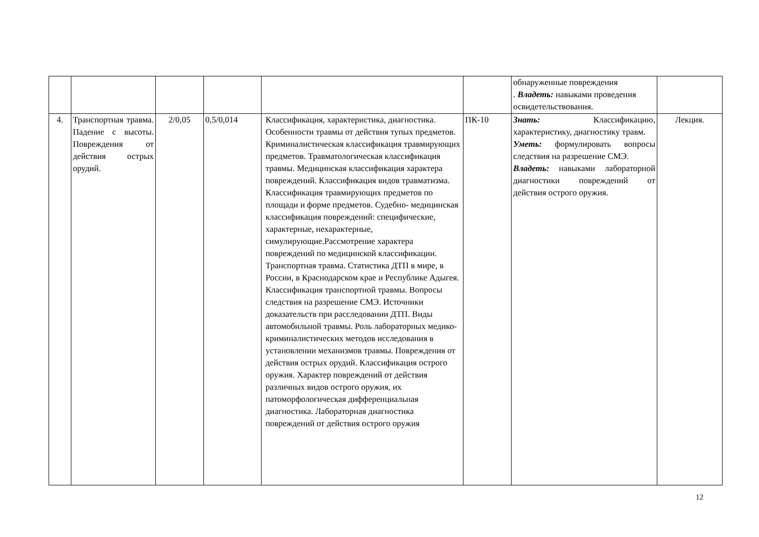| | | | | | | обнаруженные повреждения . Владеть: навыками проведения освидетельствования. | |
| 4. | Транспортная травма. Падение с высоты. Повреждения от действия острых орудий. | 2/0,05 | 0,5/0,014 | Классификация, характеристика, диагностика. Особенности травмы от действия тупых предметов. Криминалистическая классификация травмирующих предметов. Травматологическая классификация травмы. Медицинская классификация характера повреждений. Классификация видов травматизма. Классификация травмирующих предметов по площади и форме предметов. Судебно- медицинская классификация повреждений: специфические, характерные, нехарактерные, симулирующие.Рассмотрение характера повреждений по медицинской классификации. Транспортная травма. Статистика ДТП в мире, в России, в Краснодарском крае и Республике Адыгея. Классификация транспортной травмы. Вопросы следствия на разрешение СМЭ. Источники доказательств при расследовании ДТП. Виды автомобильной травмы. Роль лабораторных медико-криминалистических методов исследования в установлении механизмов травмы. Повреждения от действия острых орудий. Классификация острого оружия. Характер повреждений от действия различных видов острого оружия, их патоморфологическая дифференциальная диагностика. Лабораторная диагностика повреждений от действия острого оружия | ПК-10 | Знать: Классификацию, характеристику, диагностику травм. Уметь: формулировать вопросы следствия на разрешение СМЭ. Владеть: навыками лабораторной диагностики повреждений от действия острого оружия. | Лекция. |
12